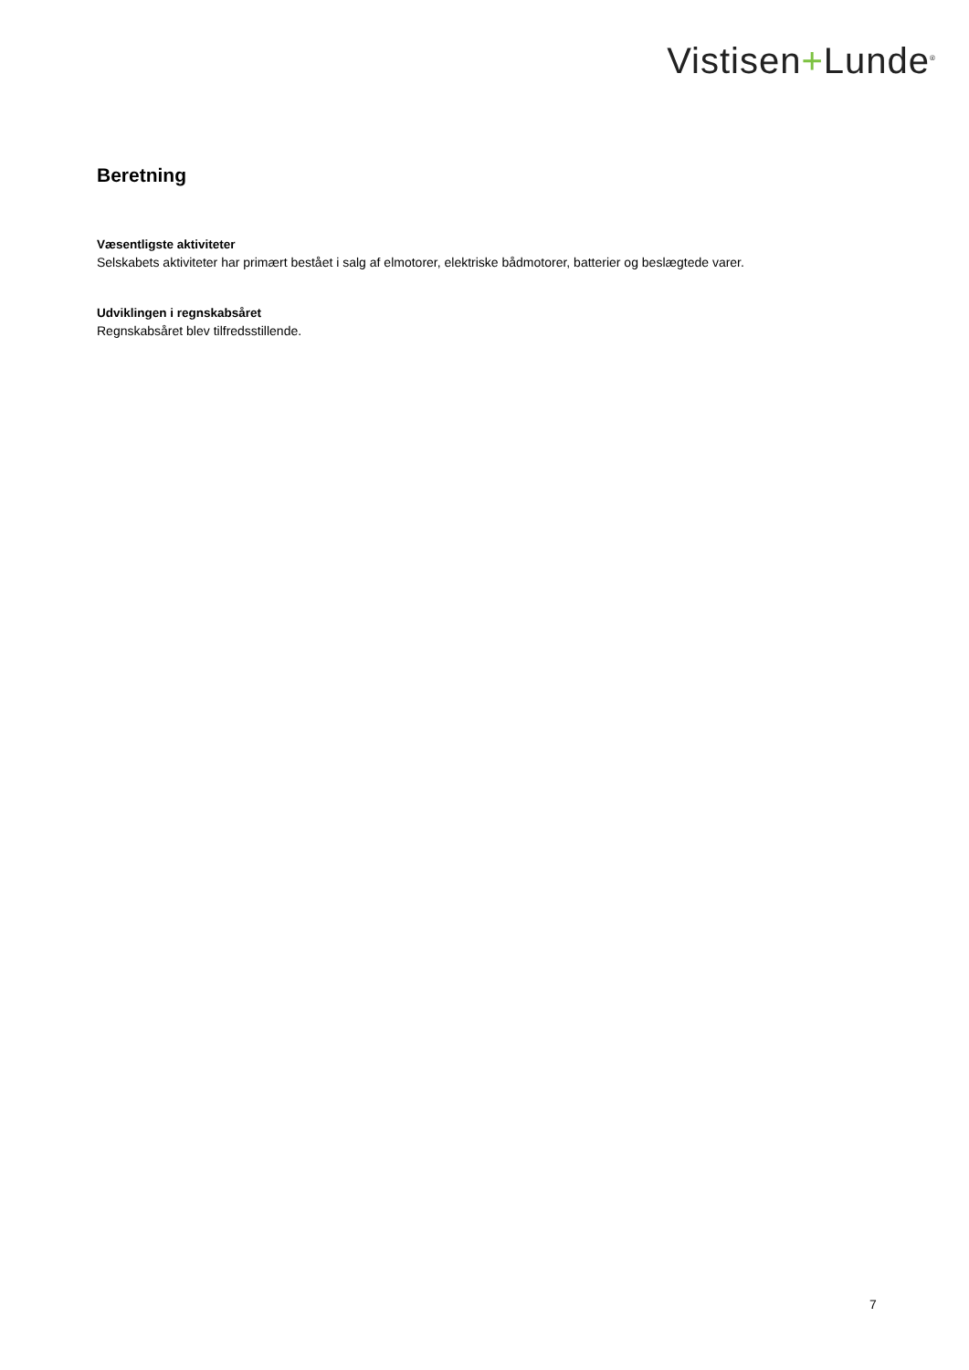Vistisen+Lunde<sup>®</sup>
Beretning
Væsentligste aktiviteter
Selskabets aktiviteter har primært bestået i salg af elmotorer, elektriske bådmotorer, batterier og beslægtede varer.
Udviklingen i regnskabsåret
Regnskabsåret blev tilfredsstillende.
7